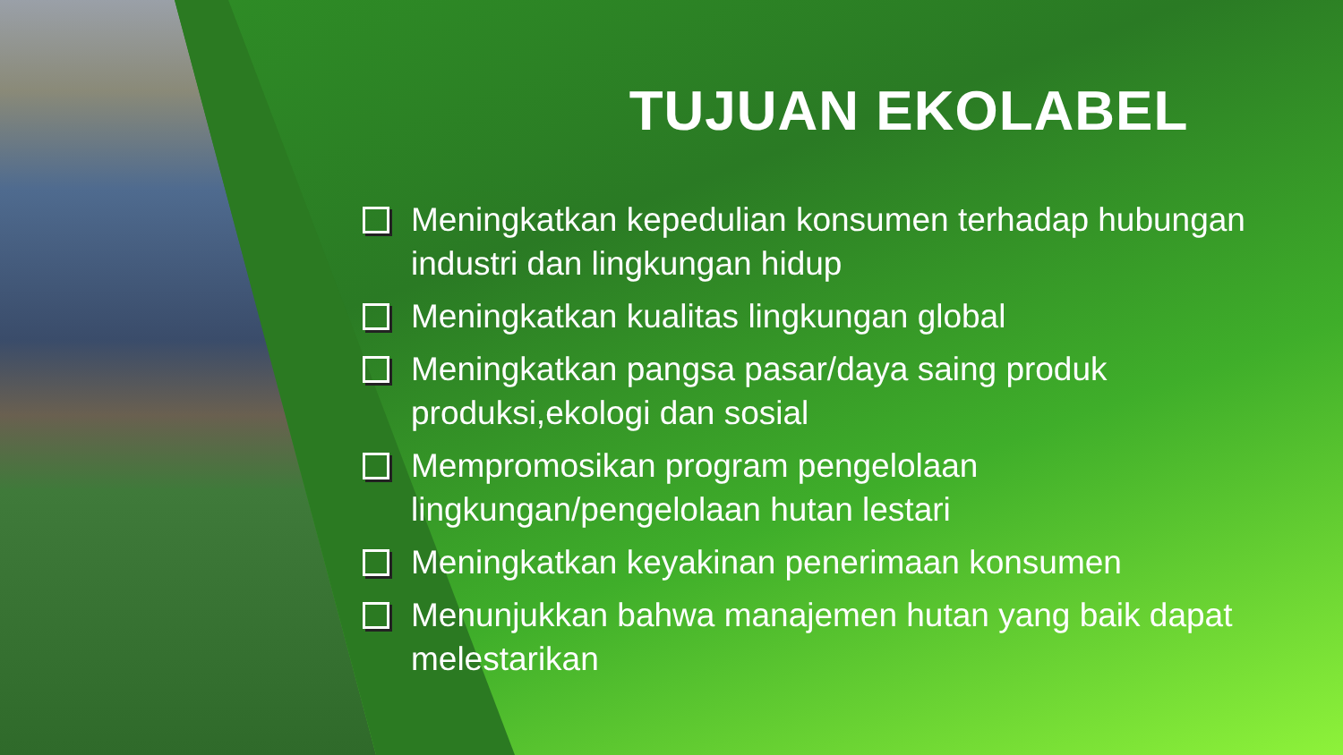TUJUAN EKOLABEL
Meningkatkan kepedulian konsumen terhadap hubungan industri dan lingkungan hidup
Meningkatkan kualitas lingkungan global
Meningkatkan pangsa pasar/daya saing produk produksi,ekologi dan sosial
Mempromosikan program pengelolaan lingkungan/pengelolaan hutan lestari
Meningkatkan keyakinan penerimaan konsumen
Menunjukkan bahwa manajemen hutan yang baik dapat melestarikan